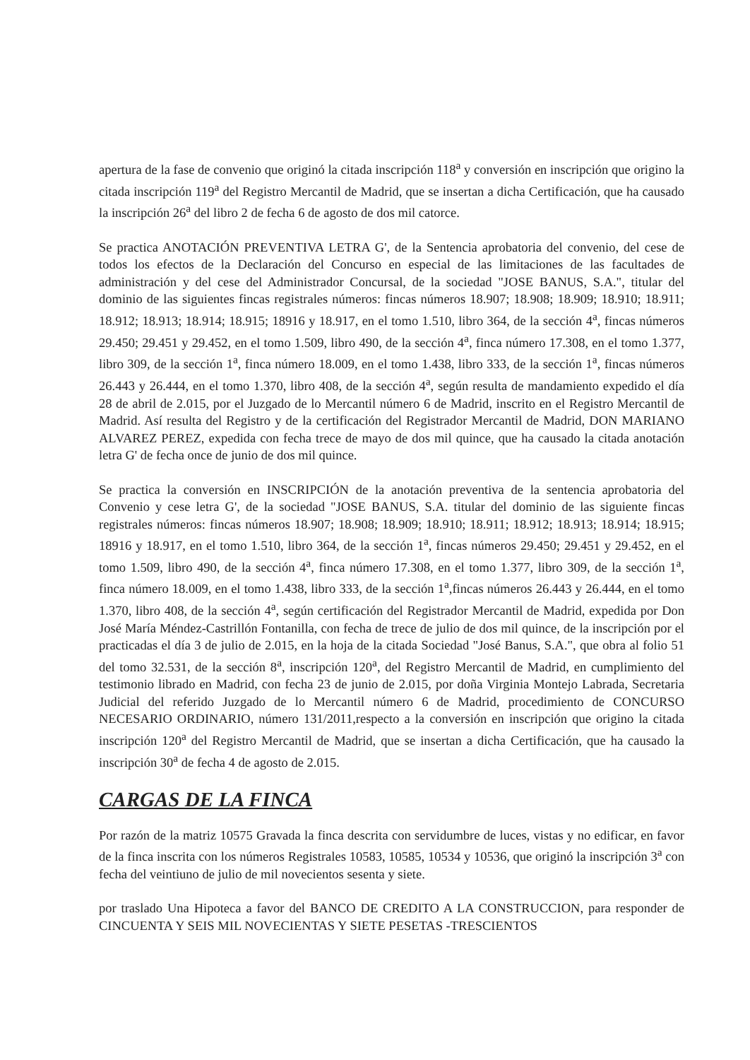apertura de la fase de convenio que originó la citada inscripción 118<sup>a</sup> y conversión en inscripción que origino la citada inscripción 119<sup>a</sup> del Registro Mercantil de Madrid, que se insertan a dicha Certificación, que ha causado la inscripción 26<sup>a</sup> del libro 2 de fecha 6 de agosto de dos mil catorce.
Se practica ANOTACIÓN PREVENTIVA LETRA G', de la Sentencia aprobatoria del convenio, del cese de todos los efectos de la Declaración del Concurso en especial de las limitaciones de las facultades de administración y del cese del Administrador Concursal, de la sociedad "JOSE BANUS, S.A.", titular del dominio de las siguientes fincas registrales números: fincas números 18.907; 18.908; 18.909; 18.910; 18.911; 18.912; 18.913; 18.914; 18.915; 18916 y 18.917, en el tomo 1.510, libro 364, de la sección 4<sup>a</sup>, fincas números 29.450; 29.451 y 29.452, en el tomo 1.509, libro 490, de la sección 4<sup>a</sup>, finca número 17.308, en el tomo 1.377, libro 309, de la sección 1<sup>a</sup>, finca número 18.009, en el tomo 1.438, libro 333, de la sección 1<sup>a</sup>, fincas números 26.443 y 26.444, en el tomo 1.370, libro 408, de la sección 4<sup>a</sup>, según resulta de mandamiento expedido el día 28 de abril de 2.015, por el Juzgado de lo Mercantil número 6 de Madrid, inscrito en el Registro Mercantil de Madrid. Así resulta del Registro y de la certificación del Registrador Mercantil de Madrid, DON MARIANO ALVAREZ PEREZ, expedida con fecha trece de mayo de dos mil quince, que ha causado la citada anotación letra G' de fecha once de junio de dos mil quince.
Se practica la conversión en INSCRIPCIÓN de la anotación preventiva de la sentencia aprobatoria del Convenio y cese letra G', de la sociedad "JOSE BANUS, S.A. titular del dominio de las siguiente fincas registrales números: fincas números 18.907; 18.908; 18.909; 18.910; 18.911; 18.912; 18.913; 18.914; 18.915; 18916 y 18.917, en el tomo 1.510, libro 364, de la sección 1<sup>a</sup>, fincas números 29.450; 29.451 y 29.452, en el tomo 1.509, libro 490, de la sección 4<sup>a</sup>, finca número 17.308, en el tomo 1.377, libro 309, de la sección 1<sup>a</sup>, finca número 18.009, en el tomo 1.438, libro 333, de la sección 1<sup>a</sup>,fincas números 26.443 y 26.444, en el tomo 1.370, libro 408, de la sección 4<sup>a</sup>, según certificación del Registrador Mercantil de Madrid, expedida por Don José María Méndez-Castrillón Fontanilla, con fecha de trece de julio de dos mil quince, de la inscripción por el practicadas el día 3 de julio de 2.015, en la hoja de la citada Sociedad "José Banus, S.A.", que obra al folio 51 del tomo 32.531, de la sección 8<sup>a</sup>, inscripción 120<sup>a</sup>, del Registro Mercantil de Madrid, en cumplimiento del testimonio librado en Madrid, con fecha 23 de junio de 2.015, por doña Virginia Montejo Labrada, Secretaria Judicial del referido Juzgado de lo Mercantil número 6 de Madrid, procedimiento de CONCURSO NECESARIO ORDINARIO, número 131/2011,respecto a la conversión en inscripción que origino la citada inscripción 120<sup>a</sup> del Registro Mercantil de Madrid, que se insertan a dicha Certificación, que ha causado la inscripción 30<sup>a</sup> de fecha 4 de agosto de 2.015.
CARGAS DE LA FINCA
Por razón de la matriz 10575 Gravada la finca descrita con servidumbre de luces, vistas y no edificar, en favor de la finca inscrita con los números Registrales 10583, 10585, 10534 y 10536, que originó la inscripción 3<sup>a</sup> con fecha del veintiuno de julio de mil novecientos sesenta y siete.
por traslado Una Hipoteca a favor del BANCO DE CREDITO A LA CONSTRUCCION, para responder de CINCUENTA Y SEIS MIL NOVECIENTAS Y SIETE PESETAS -TRESCIENTOS